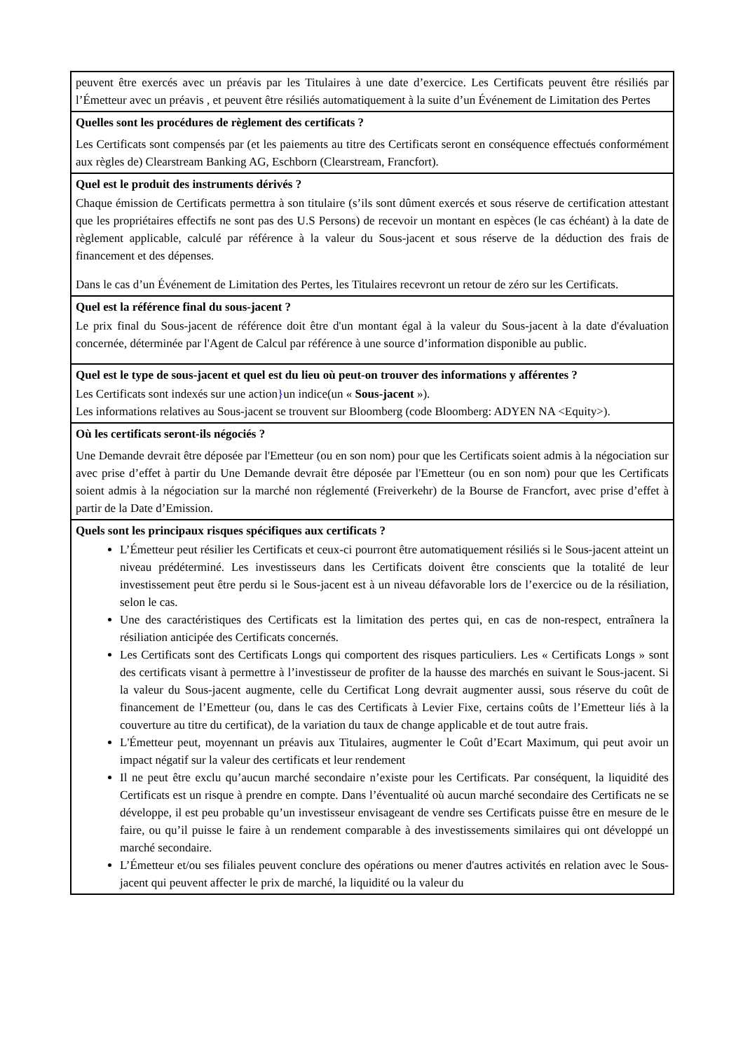peuvent être exercés avec un préavis par les Titulaires à une date d’exercice. Les Certificats peuvent être résiliés par l’Émetteur avec un préavis , et peuvent être résiliés automatiquement à la suite d’un Événement de Limitation des Pertes
Quelles sont les procédures de règlement des certificats ?
Les Certificats sont compensés par (et les paiements au titre des Certificats seront en conséquence effectués conformément aux règles de) Clearstream Banking AG, Eschborn (Clearstream, Francfort).
Quel est le produit des instruments dérivés ?
Chaque émission de Certificats permettra à son titulaire (s’ils sont dûment exercés et sous réserve de certification attestant que les propriétaires effectifs ne sont pas des U.S Persons) de recevoir un montant en espèces (le cas échéant) à la date de règlement applicable, calculé par référence à la valeur du Sous-jacent et sous réserve de la déduction des frais de financement et des dépenses.
Dans le cas d’un Événement de Limitation des Pertes, les Titulaires recevront un retour de zéro sur les Certificats.
Quel est la référence final du sous-jacent ?
Le prix final du Sous-jacent de référence doit être d'un montant égal à la valeur du Sous-jacent à la date d'évaluation concernée, déterminée par l'Agent de Calcul par référence à une source d’information disponible au public.
Quel est le type de sous-jacent et quel est du lieu où peut-on trouver des informations y afférentes ?
Les Certificats sont indexés sur une action}un indice(un « Sous-jacent »).
Les informations relatives au Sous-jacent se trouvent sur Bloomberg (code Bloomberg: ADYEN NA <Equity>).
Où les certificats seront-ils négociés ?
Une Demande devrait être déposée par l'Emetteur (ou en son nom) pour que les Certificats soient admis à la négociation sur avec prise d’effet à partir du Une Demande devrait être déposée par l'Emetteur (ou en son nom) pour que les Certificats soient admis à la négociation sur la marché non réglementé (Freiverkehr) de la Bourse de Francfort, avec prise d’effet à partir de la Date d’Emission.
Quels sont les principaux risques spécifiques aux certificats ?
L’Émetteur peut résilier les Certificats et ceux-ci pourront être automatiquement résiliés si le Sous-jacent atteint un niveau prédéterminé. Les investisseurs dans les Certificats doivent être conscients que la totalité de leur investissement peut être perdu si le Sous-jacent est à un niveau défavorable lors de l’exercice ou de la résiliation, selon le cas.
Une des caractéristiques des Certificats est la limitation des pertes qui, en cas de non-respect, entraînera la résiliation anticipée des Certificats concernés.
Les Certificats sont des Certificats Longs qui comportent des risques particuliers. Les « Certificats Longs » sont des certificats visant à permettre à l’investisseur de profiter de la hausse des marchés en suivant le Sous-jacent. Si la valeur du Sous-jacent augmente, celle du Certificat Long devrait augmenter aussi, sous réserve du coût de financement de l’Emetteur (ou, dans le cas des Certificats à Levier Fixe, certains coûts de l’Emetteur liés à la couverture au titre du certificat), de la variation du taux de change applicable et de tout autre frais.
L'Émetteur peut, moyennant un préavis aux Titulaires, augmenter le Coût d’Ecart Maximum, qui peut avoir un impact négatif sur la valeur des certificats et leur rendement
Il ne peut être exclu qu’aucun marché secondaire n’existe pour les Certificats. Par conséquent, la liquidité des Certificats est un risque à prendre en compte. Dans l’éventualité où aucun marché secondaire des Certificats ne se développe, il est peu probable qu’un investisseur envisageant de vendre ses Certificats puisse être en mesure de le faire, ou qu’il puisse le faire à un rendement comparable à des investissements similaires qui ont développé un marché secondaire.
L’Émetteur et/ou ses filiales peuvent conclure des opérations ou mener d'autres activités en relation avec le Sous-jacent qui peuvent affecter le prix de marché, la liquidité ou la valeur du